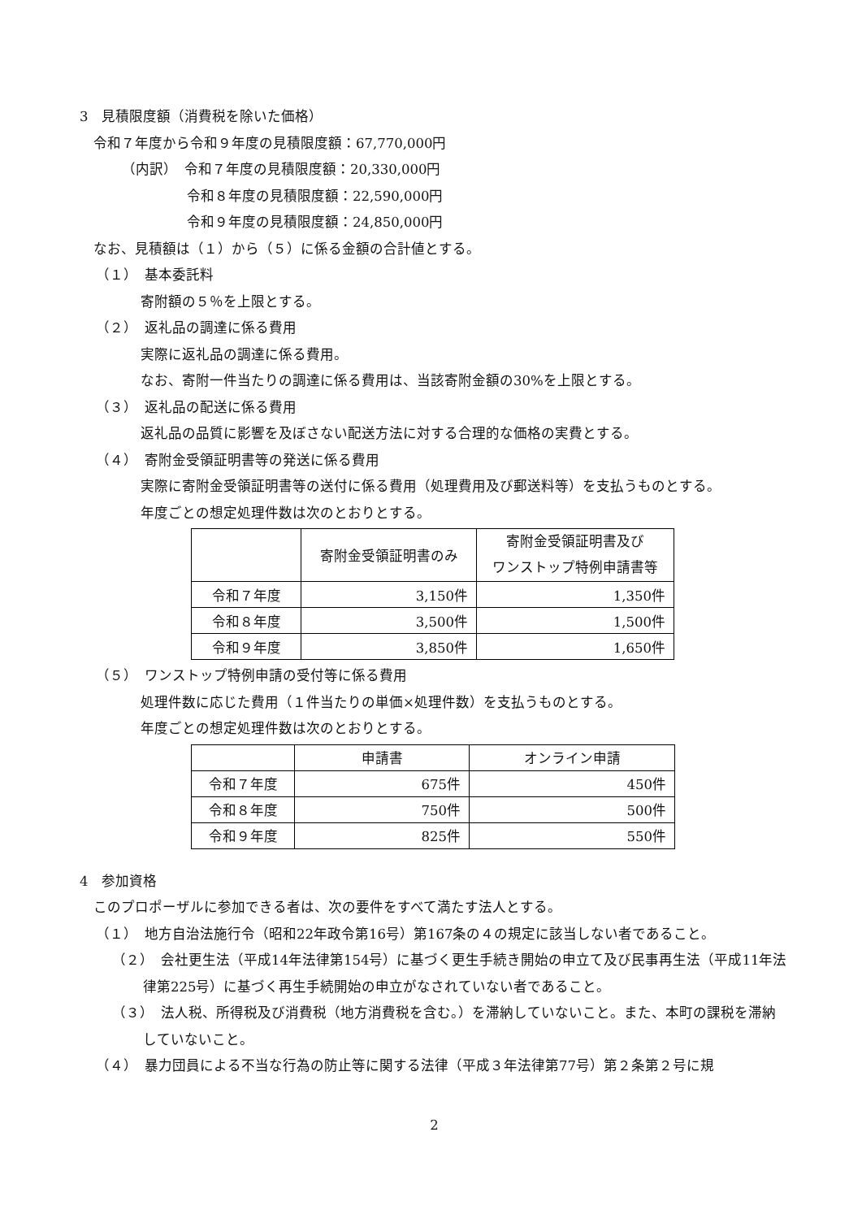3　見積限度額（消費税を除いた価格）
令和７年度から令和９年度の見積限度額：67,770,000円
（内訳）　令和７年度の見積限度額：20,330,000円
令和８年度の見積限度額：22,590,000円
令和９年度の見積限度額：24,850,000円
なお、見積額は（１）から（５）に係る金額の合計値とする。
（１）　基本委託料
寄附額の５％を上限とする。
（２）　返礼品の調達に係る費用
実際に返礼品の調達に係る費用。
なお、寄附一件当たりの調達に係る費用は、当該寄附金額の30%を上限とする。
（３）　返礼品の配送に係る費用
返礼品の品質に影響を及ぼさない配送方法に対する合理的な価格の実費とする。
（４）　寄附金受領証明書等の発送に係る費用
実際に寄附金受領証明書等の送付に係る費用（処理費用及び郵送料等）を支払うものとする。
年度ごとの想定処理件数は次のとおりとする。
| | 寄附金受領証明書のみ | 寄附金受領証明書及び ワンストップ特例申請書等 |
| --- | --- | --- |
| 令和７年度 | 3,150件 | 1,350件 |
| 令和８年度 | 3,500件 | 1,500件 |
| 令和９年度 | 3,850件 | 1,650件 |
（５）　ワンストップ特例申請の受付等に係る費用
処理件数に応じた費用（１件当たりの単価×処理件数）を支払うものとする。
年度ごとの想定処理件数は次のとおりとする。
| | 申請書 | オンライン申請 |
| --- | --- | --- |
| 令和７年度 | 675件 | 450件 |
| 令和８年度 | 750件 | 500件 |
| 令和９年度 | 825件 | 550件 |
4　参加資格
このプロポーザルに参加できる者は、次の要件をすべて満たす法人とする。
（１）　地方自治法施行令（昭和22年政令第16号）第167条の４の規定に該当しない者であること。
（２）　会社更生法（平成14年法律第154号）に基づく更生手続き開始の申立て及び民事再生法（平成11年法律第225号）に基づく再生手続開始の申立がなされていない者であること。
（３）　法人税、所得税及び消費税（地方消費税を含む。）を滞納していないこと。また、本町の課税を滞納していないこと。
（４）　暴力団員による不当な行為の防止等に関する法律（平成３年法律第77号）第２条第２号に規
2